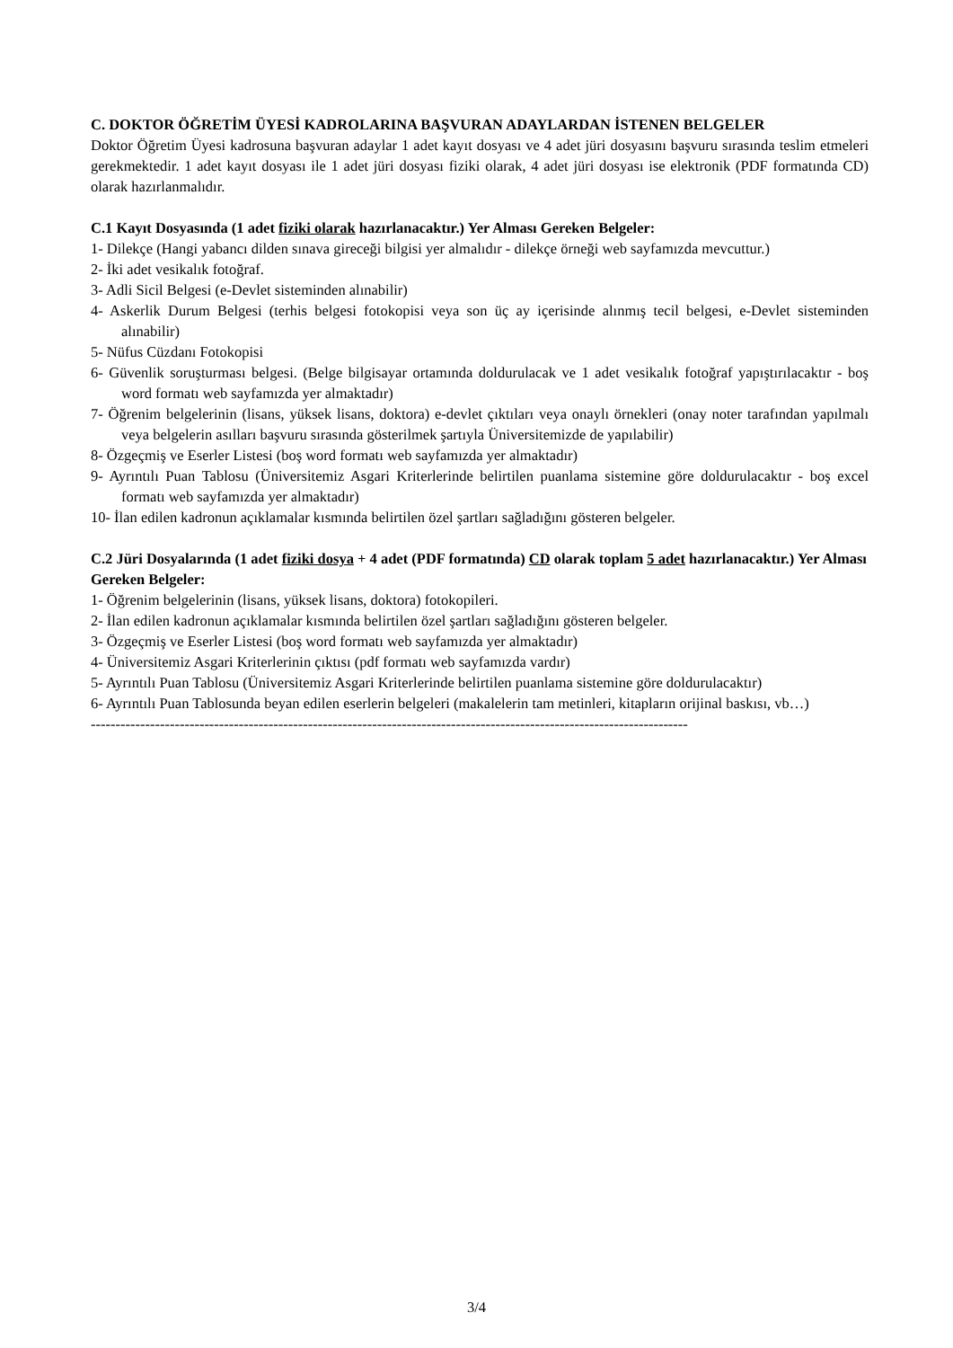C. DOKTOR ÖĞRETİM ÜYESİ KADROLARINA BAŞVURAN ADAYLARDAN İSTENEN BELGELER
Doktor Öğretim Üyesi kadrosuna başvuran adaylar 1 adet kayıt dosyası ve 4 adet jüri dosyasını başvuru sırasında teslim etmeleri gerekmektedir. 1 adet kayıt dosyası ile 1 adet jüri dosyası fiziki olarak, 4 adet jüri dosyası ise elektronik (PDF formatında CD) olarak hazırlanmalıdır.
C.1 Kayıt Dosyasında (1 adet fiziki olarak hazırlanacaktır.) Yer Alması Gereken Belgeler:
1- Dilekçe (Hangi yabancı dilden sınava gireceği bilgisi yer almalıdır - dilekçe örneği web sayfamızda mevcuttur.)
2- İki adet vesikalık fotoğraf.
3- Adli Sicil Belgesi (e-Devlet sisteminden alınabilir)
4- Askerlik Durum Belgesi (terhis belgesi fotokopisi veya son üç ay içerisinde alınmış tecil belgesi, e-Devlet sisteminden alınabilir)
5- Nüfus Cüzdanı Fotokopisi
6- Güvenlik soruşturması belgesi. (Belge bilgisayar ortamında doldurulacak ve 1 adet vesikalık fotoğraf yapıştırılacaktır - boş word formatı web sayfamızda yer almaktadır)
7- Öğrenim belgelerinin (lisans, yüksek lisans, doktora) e-devlet çıktıları veya onaylı örnekleri (onay noter tarafından yapılmalı veya belgelerin asılları başvuru sırasında gösterilmek şartıyla Üniversitemizde de yapılabilir)
8- Özgeçmiş ve Eserler Listesi (boş word formatı web sayfamızda yer almaktadır)
9- Ayrıntılı Puan Tablosu (Üniversitemiz Asgari Kriterlerinde belirtilen puanlama sistemine göre doldurulacaktır - boş excel formatı web sayfamızda yer almaktadır)
10- İlan edilen kadronun açıklamalar kısmında belirtilen özel şartları sağladığını gösteren belgeler.
C.2 Jüri Dosyalarında (1 adet fiziki dosya + 4 adet (PDF formatında) CD olarak toplam 5 adet hazırlanacaktır.) Yer Alması Gereken Belgeler:
1- Öğrenim belgelerinin (lisans, yüksek lisans, doktora) fotokopileri.
2- İlan edilen kadronun açıklamalar kısmında belirtilen özel şartları sağladığını gösteren belgeler.
3- Özgeçmiş ve Eserler Listesi (boş word formatı web sayfamızda yer almaktadır)
4- Üniversitemiz Asgari Kriterlerinin çıktısı (pdf formatı web sayfamızda vardır)
5- Ayrıntılı Puan Tablosu (Üniversitemiz Asgari Kriterlerinde belirtilen puanlama sistemine göre doldurulacaktır)
6- Ayrıntılı Puan Tablosunda beyan edilen eserlerin belgeleri (makalelerin tam metinleri, kitapların orijinal baskısı, vb…)
-------------------------------------------------------------------------------------------------------------------------
3/4